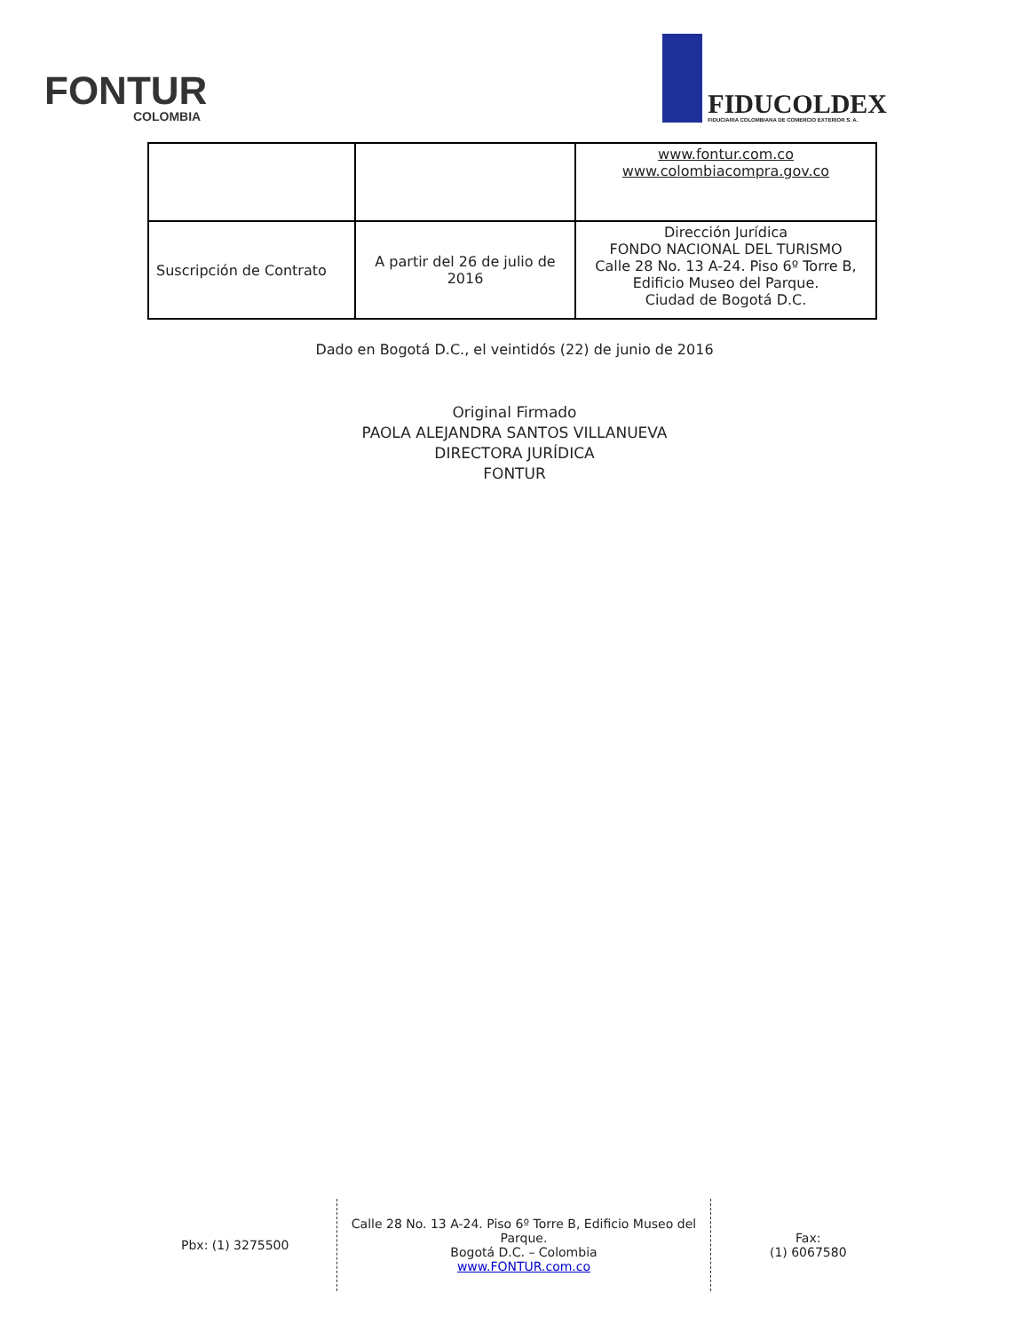FONTUR
COLOMBIA
FIDUCOLDEX
FIDUCIARIA COLOMBIANA DE COMERCIO EXTERIOR S. A.
| | | www.fontur.com.co www.colombiacompra.gov.co |
| Suscripción de Contrato | A partir del 26 de julio de 2016 | Dirección Jurídica FONDO NACIONAL DEL TURISMO Calle 28 No. 13 A-24. Piso 6º Torre B, Edificio Museo del Parque. Ciudad de Bogotá D.C. |
Dado en Bogotá D.C., el veintidós (22) de junio de 2016
Original Firmado
PAOLA ALEJANDRA SANTOS VILLANUEVA
DIRECTORA JURÍDICA
FONTUR
Pbx: (1) 3275500
Calle 28 No. 13 A-24. Piso 6º Torre B, Edificio Museo del Parque.
Bogotá D.C. – Colombia
www.FONTUR.com.co
Fax:
(1) 6067580